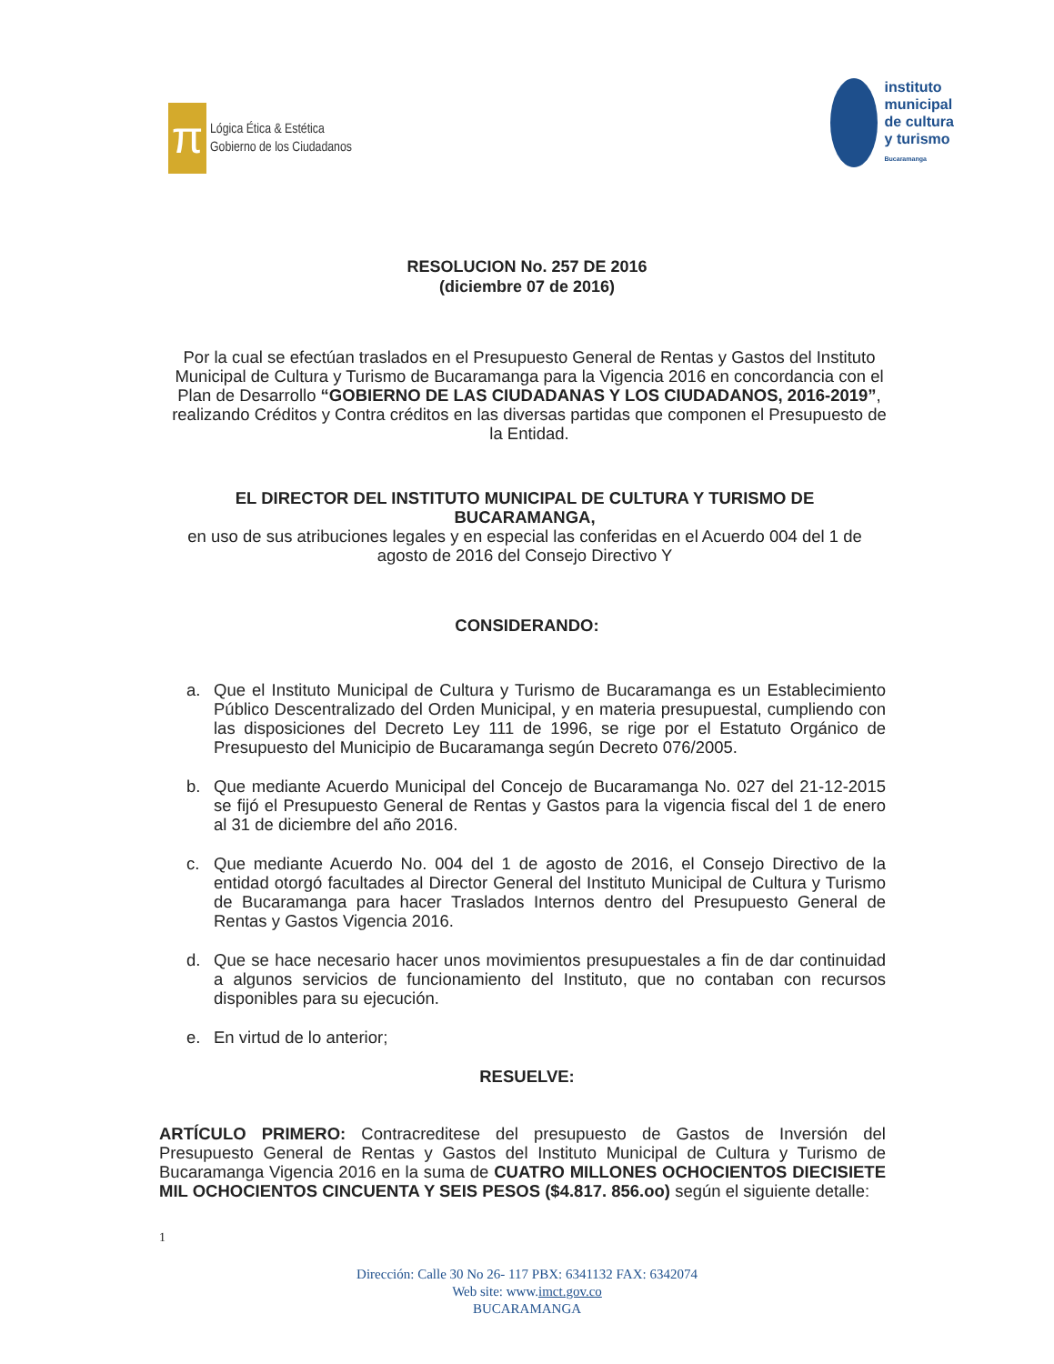π
Lógica Ética & Estética
Gobierno de los Ciudadanos
instituto
municipal
de cultura
y turismo
Bucaramanga
RESOLUCION No. 257 DE 2016
(diciembre 07 de 2016)
Por la cual se efectúan traslados en el Presupuesto General de Rentas y Gastos del Instituto Municipal de Cultura y Turismo de Bucaramanga para la Vigencia 2016 en concordancia con el Plan de Desarrollo “GOBIERNO DE LAS CIUDADANAS Y LOS CIUDADANOS, 2016-2019”, realizando Créditos y Contra créditos en las diversas partidas que componen el Presupuesto de la Entidad.
EL DIRECTOR DEL INSTITUTO MUNICIPAL DE CULTURA Y TURISMO DE BUCARAMANGA,
en uso de sus atribuciones legales y en especial las conferidas en el Acuerdo 004 del 1 de agosto de 2016 del Consejo Directivo Y
CONSIDERANDO:
a. Que el Instituto Municipal de Cultura y Turismo de Bucaramanga es un Establecimiento Público Descentralizado del Orden Municipal, y en materia presupuestal, cumpliendo con las disposiciones del Decreto Ley 111 de 1996, se rige por el Estatuto Orgánico de Presupuesto del Municipio de Bucaramanga según Decreto 076/2005.
b. Que mediante Acuerdo Municipal del Concejo de Bucaramanga No. 027 del 21-12-2015 se fijó el Presupuesto General de Rentas y Gastos para la vigencia fiscal del 1 de enero al 31 de diciembre del año 2016.
c. Que mediante Acuerdo No. 004 del 1 de agosto de 2016, el Consejo Directivo de la entidad otorgó facultades al Director General del Instituto Municipal de Cultura y Turismo de Bucaramanga para hacer Traslados Internos dentro del Presupuesto General de Rentas y Gastos Vigencia 2016.
d. Que se hace necesario hacer unos movimientos presupuestales a fin de dar continuidad a algunos servicios de funcionamiento del Instituto, que no contaban con recursos disponibles para su ejecución.
e. En virtud de lo anterior;
RESUELVE:
ARTÍCULO PRIMERO: Contracreditese del presupuesto de Gastos de Inversión del Presupuesto General de Rentas y Gastos del Instituto Municipal de Cultura y Turismo de Bucaramanga Vigencia 2016 en la suma de CUATRO MILLONES OCHOCIENTOS DIECISIETE MIL OCHOCIENTOS CINCUENTA Y SEIS PESOS ($4.817. 856.oo) según el siguiente detalle:
1
Dirección: Calle 30 No 26- 117 PBX: 6341132 FAX: 6342074
Web site: www.imct.gov.co
BUCARAMANGA